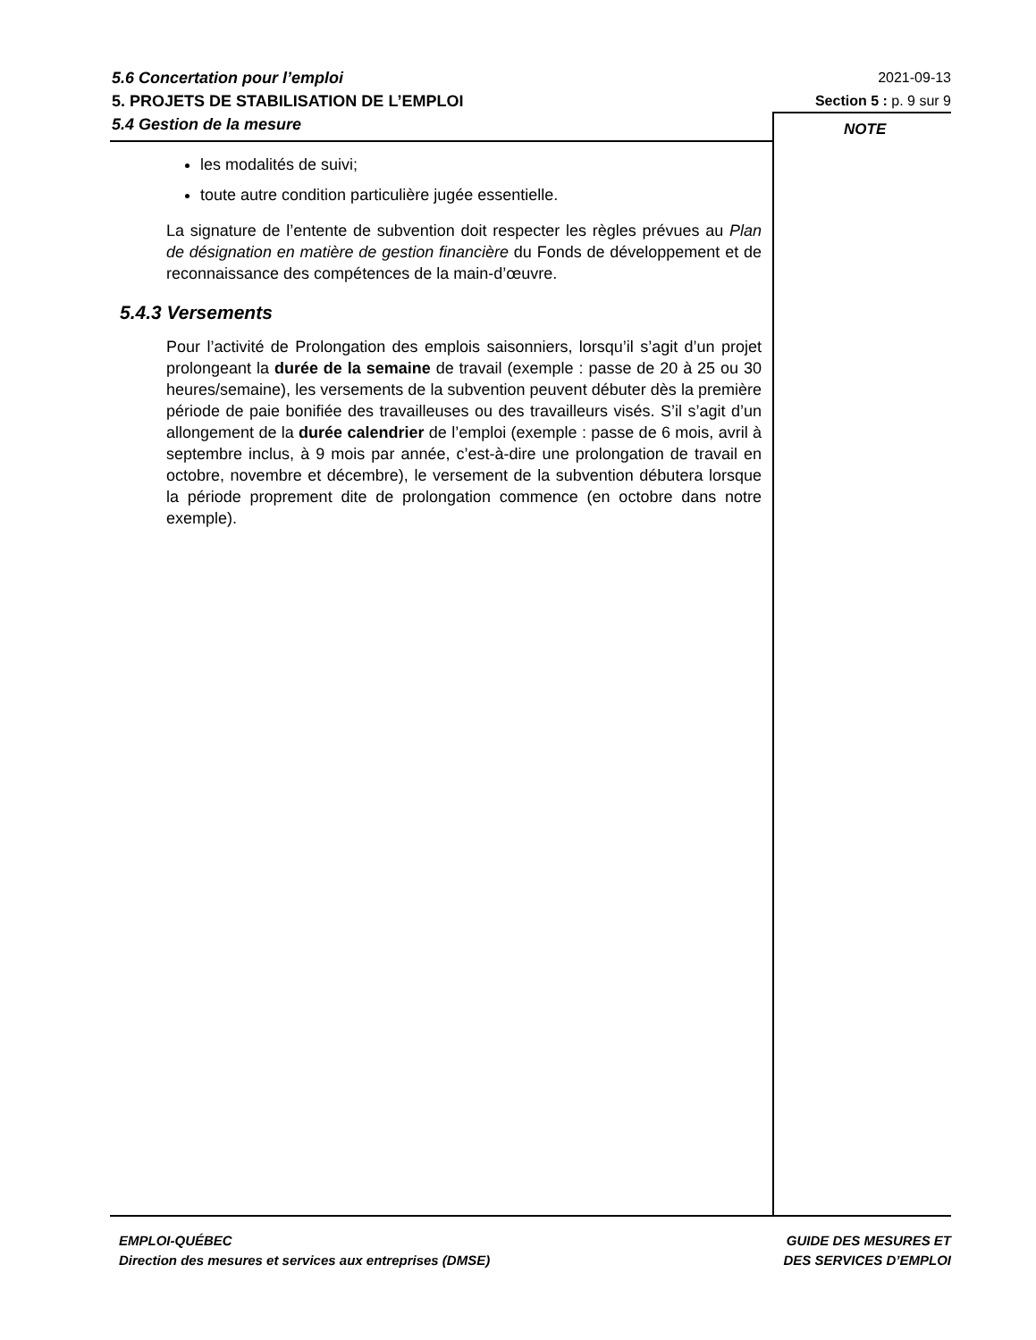5.6 Concertation pour l’emploi
5. PROJETS DE STABILISATION DE L’EMPLOI
5.4 Gestion de la mesure
2021-09-13
Section 5 : p. 9 sur 9
NOTE
les modalités de suivi;
toute autre condition particulière jugée essentielle.
La signature de l’entente de subvention doit respecter les règles prévues au Plan de désignation en matière de gestion financière du Fonds de développement et de reconnaissance des compétences de la main-d’œuvre.
5.4.3 Versements
Pour l’activité de Prolongation des emplois saisonniers, lorsqu’il s’agit d’un projet prolongeant la durée de la semaine de travail (exemple : passe de 20 à 25 ou 30 heures/semaine), les versements de la subvention peuvent débuter dès la première période de paie bonifiée des travailleuses ou des travailleurs visés. S’il s’agit d’un allongement de la durée calendrier de l’emploi (exemple : passe de 6 mois, avril à septembre inclus, à 9 mois par année, c’est-à-dire une prolongation de travail en octobre, novembre et décembre), le versement de la subvention débutera lorsque la période proprement dite de prolongation commence (en octobre dans notre exemple).
EMPLOI-QUÉBEC
Direction des mesures et services aux entreprises (DMSE)
GUIDE DES MESURES ET
DES SERVICES D’EMPLOI